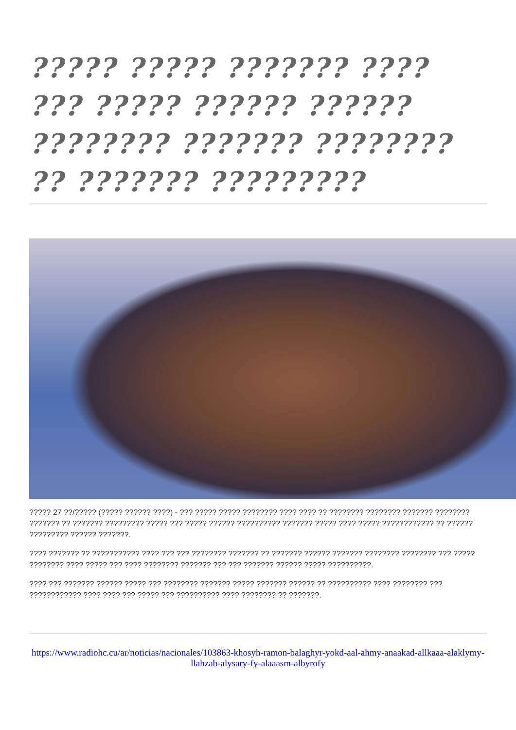????? ????? ??????? ???? ??? ????? ?????? ?????? ???????? ??????? ???????? ?? ??????? ?????????
????? 27 ??/????? (????? ?????? ????) - ??? ????? ????? ???????? ???? ???? ?? ???????? ???????? ??????? ???????? ??????? ?? ??????? ????????? ????? ??? ????? ?????? ?????????? ??????? ????? ???? ????? ???????????? ?? ?????? ????????? ?????? ???????.
???? ??????? ?? ??????????? ???? ??? ??? ???????? ??????? ?? ??????? ?????? ??????? ???????? ???????? ??? ????? ???????? ???? ????? ??? ???? ???????? ??????? ??? ??? ??????? ?????? ????? ??????????.
???? ??? ??????? ?????? ????? ??? ???????? ??????? ????? ??????? ?????? ?? ?????????? ???? ???????? ??? ???????????? ???? ???? ??? ????? ??? ?????????? ???? ???????? ?? ???????.
https://www.radiohc.cu/ar/noticias/nacionales/103863-khosyh-ramon-balaghyr-yokd-aal-ahmy-anaakad-allkaaa-alaklymy-llahzab-alysary-fy-alaaasm-albyrofy